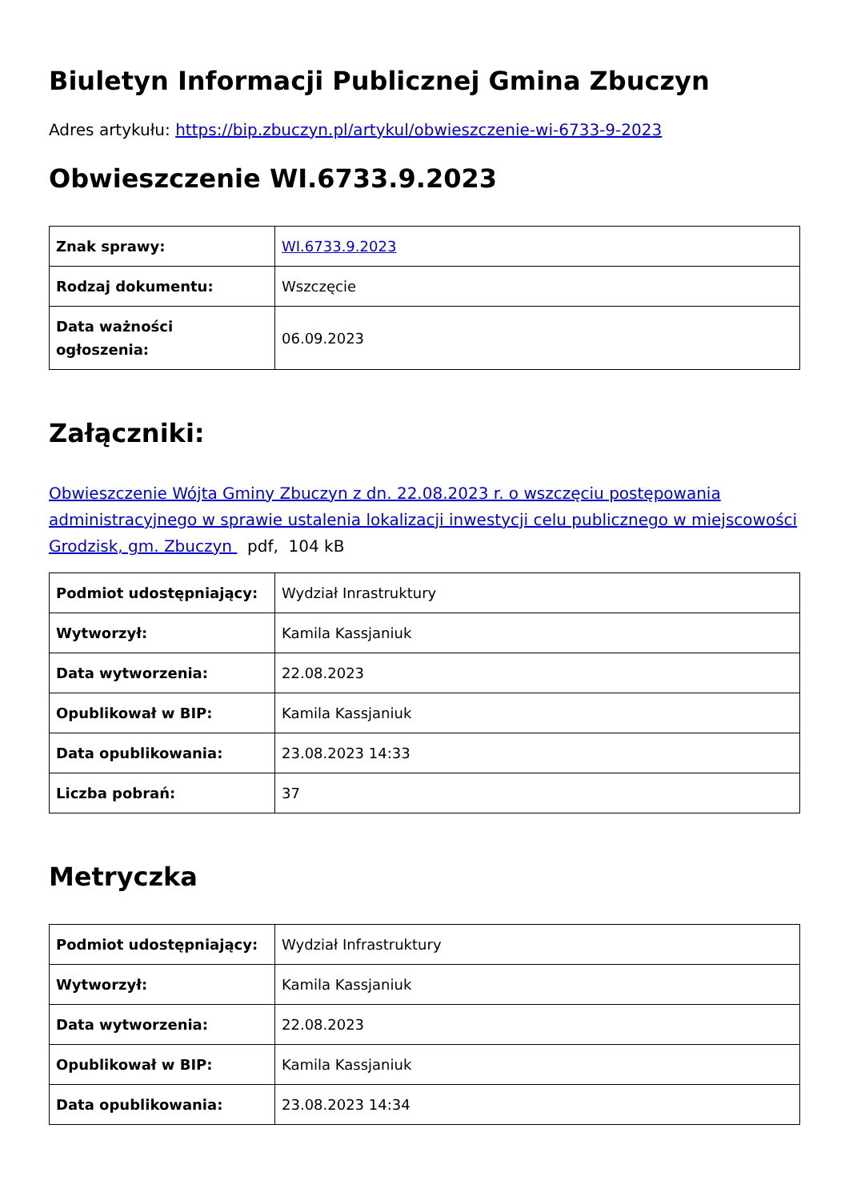Biuletyn Informacji Publicznej Gmina Zbuczyn
Adres artykułu: https://bip.zbuczyn.pl/artykul/obwieszczenie-wi-6733-9-2023
Obwieszczenie WI.6733.9.2023
| Znak sprawy: | WI.6733.9.2023 |
| Rodzaj dokumentu: | Wszczęcie |
| Data ważności ogłoszenia: | 06.09.2023 |
Załączniki:
Obwieszczenie Wójta Gminy Zbuczyn z dn. 22.08.2023 r. o wszczęciu postępowania administracyjnego w sprawie ustalenia lokalizacji inwestycji celu publicznego w miejscowości Grodzisk, gm. Zbuczyn pdf, 104 kB
| Podmiot udostępniający: | Wydział Inrastruktury |
| Wytworzył: | Kamila Kassjaniuk |
| Data wytworzenia: | 22.08.2023 |
| Opublikował w BIP: | Kamila Kassjaniuk |
| Data opublikowania: | 23.08.2023 14:33 |
| Liczba pobrań: | 37 |
Metryczka
| Podmiot udostępniający: | Wydział Infrastruktury |
| Wytworzył: | Kamila Kassjaniuk |
| Data wytworzenia: | 22.08.2023 |
| Opublikował w BIP: | Kamila Kassjaniuk |
| Data opublikowania: | 23.08.2023 14:34 |